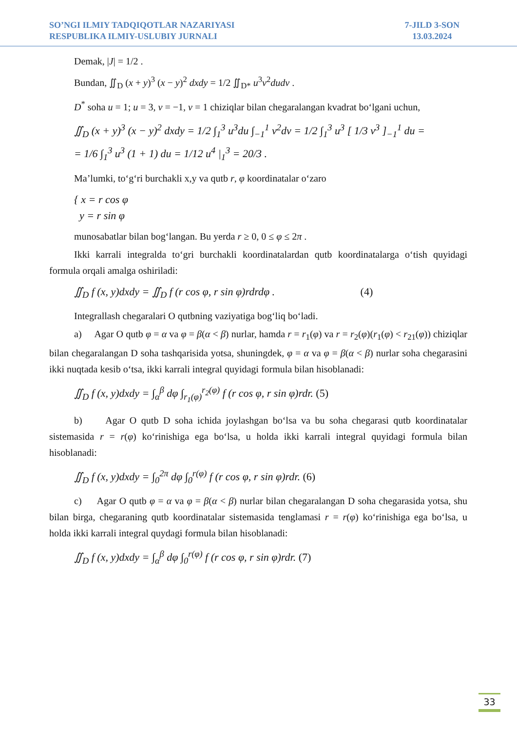SO’NGI ILMIY TADQIQOTLAR NAZARIYASI
RESPUBLIKA ILMIY-USLUBIY JURNALI
7-JILD 3-SON
13.03.2024
Demak, |J| = 1/2 .
Bundan, ∬<sub>D</sub> (x + y)<sup>3</sup> (x − y)<sup>2</sup> dxdy = 1/2 ∬<sub>D*</sub> u<sup>3</sup>v<sup>2</sup>dudv .
D<sup>*</sup> soha u = 1; u = 3, v = −1, v = 1 chiziqlar bilan chegaralangan kvadrat bo‘lgani uchun,
∬<sub>D</sub> (x + y)<sup>3</sup> (x − y)<sup>2</sup> dxdy = 1/2 ∫<sub>1</sub><sup>3</sup> u<sup>3</sup>du ∫<sub>−1</sub><sup>1</sup> v<sup>2</sup>dv = 1/2 ∫<sub>1</sub><sup>3</sup> u<sup>3</sup> [ 1/3 v<sup>3</sup> ]<sub>−1</sub><sup>1</sup> du =
= 1/6 ∫<sub>1</sub><sup>3</sup> u<sup>3</sup> (1 + 1) du = 1/12 u<sup>4</sup> |<sub>1</sub><sup>3</sup> = 20/3 .
Ma’lumki, to‘g‘ri burchakli x,y va qutb r, φ koordinatalar o‘zaro
{ x = r cos φ
y = r sin φ
munosabatlar bilan bog‘langan. Bu yerda r ≥ 0, 0 ≤ φ ≤ 2π .
Ikki karrali integralda to‘gri burchakli koordinatalardan qutb koordinatalarga o‘tish quyidagi formula orqali amalga oshiriladi:
∬<sub>D</sub> f (x, y)dxdy = ∬<sub>D</sub> f (r cos φ, r sin φ)rdrdφ . (4)
Integrallash chegaralari O qutbning vaziyatiga bog‘liq bo‘ladi.
a) Agar O qutb φ = α va φ = β(α < β) nurlar, hamda r = r<sub>1</sub>(φ) va r = r<sub>2</sub>(φ)(r<sub>1</sub>(φ) < r<sub>21</sub>(φ)) chiziqlar bilan chegaralangan D soha tashqarisida yotsa, shuningdek, φ = α va φ = β(α < β) nurlar soha chegarasini ikki nuqtada kesib o‘tsa, ikki karrali integral quyidagi formula bilan hisoblanadi:
∬<sub>D</sub> f (x, y)dxdy = ∫<sub>α</sub><sup>β</sup> dφ ∫<sub>r<sub>1</sub>(φ)</sub><sup>r<sub>2</sub>(φ)</sup> f (r cos φ, r sin φ)rdr. (5)
b) Agar O qutb D soha ichida joylashgan bo‘lsa va bu soha chegarasi qutb koordinatalar sistemasida r = r(φ) ko‘rinishiga ega bo‘lsa, u holda ikki karrali integral quyidagi formula bilan hisoblanadi:
∬<sub>D</sub> f (x, y)dxdy = ∫<sub>0</sub><sup>2π</sup> dφ ∫<sub>0</sub><sup>r(φ)</sup> f (r cos φ, r sin φ)rdr. (6)
c) Agar O qutb φ = α va φ = β(α < β) nurlar bilan chegaralangan D soha chegarasida yotsa, shu bilan birga, chegaraning qutb koordinatalar sistemasida tenglamasi r = r(φ) ko‘rinishiga ega bo‘lsa, u holda ikki karrali integral quydagi formula bilan hisoblanadi:
∬<sub>D</sub> f (x, y)dxdy = ∫<sub>α</sub><sup>β</sup> dφ ∫<sub>0</sub><sup>r(φ)</sup> f (r cos φ, r sin φ)rdr. (7)
33